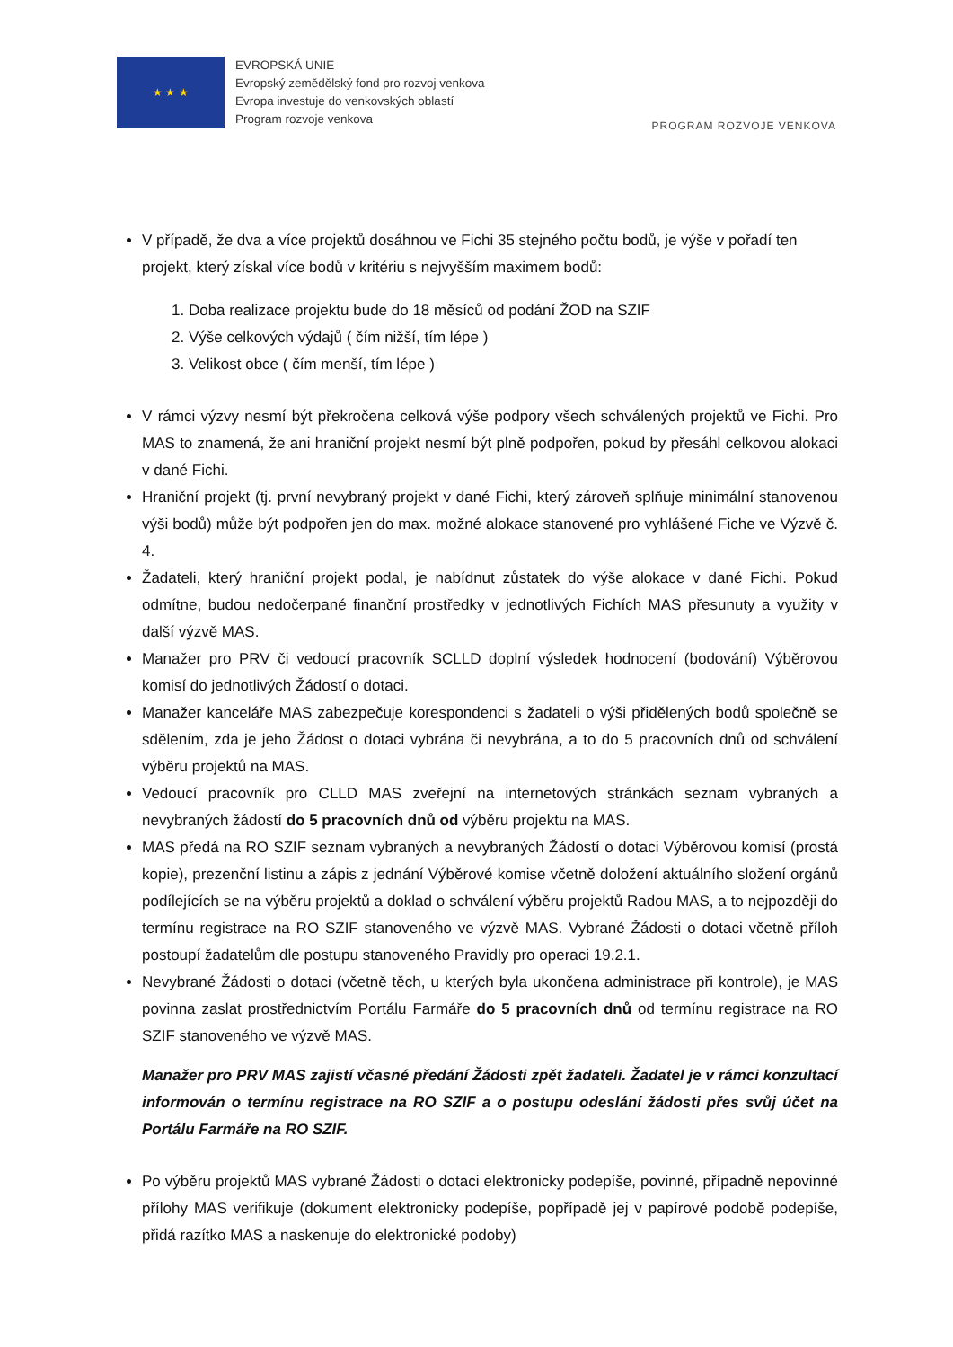★ ★ ★
EVROPSKÁ UNIE
Evropský zemědělský fond pro rozvoj venkova
Evropa investuje do venkovských oblastí
Program rozvoje venkova
PROGRAM ROZVOJE VENKOVA
V případě, že dva a více projektů dosáhnou ve Fichi 35 stejného počtu bodů, je výše v pořadí ten projekt, který získal více bodů v kritériu s nejvyšším maximem bodů:
1. Doba realizace projektu bude do 18 měsíců od podání ŽOD na SZIF
2. Výše celkových výdajů ( čím nižší, tím lépe )
3. Velikost obce ( čím menší, tím lépe )
V rámci výzvy nesmí být překročena celková výše podpory všech schválených projektů ve Fichi. Pro MAS to znamená, že ani hraniční projekt nesmí být plně podpořen, pokud by přesáhl celkovou alokaci v dané Fichi.
Hraniční projekt (tj. první nevybraný projekt v dané Fichi, který zároveň splňuje minimální stanovenou výši bodů) může být podpořen jen do max. možné alokace stanovené pro vyhlášené Fiche ve Výzvě č. 4.
Žadateli, který hraniční projekt podal, je nabídnut zůstatek do výše alokace v dané Fichi. Pokud odmítne, budou nedočerpané finanční prostředky v jednotlivých Fichích MAS přesunuty a využity v další výzvě MAS.
Manažer pro PRV či vedoucí pracovník SCLLD doplní výsledek hodnocení (bodování) Výběrovou komisí do jednotlivých Žádostí o dotaci.
Manažer kanceláře MAS zabezpečuje korespondenci s žadateli o výši přidělených bodů společně se sdělením, zda je jeho Žádost o dotaci vybrána či nevybrána, a to do 5 pracovních dnů od schválení výběru projektů na MAS.
Vedoucí pracovník pro CLLD MAS zveřejní na internetových stránkách seznam vybraných a nevybraných žádostí do 5 pracovních dnů od výběru projektu na MAS.
MAS předá na RO SZIF seznam vybraných a nevybraných Žádostí o dotaci Výběrovou komisí (prostá kopie), prezenční listinu a zápis z jednání Výběrové komise včetně doložení aktuálního složení orgánů podílejících se na výběru projektů a doklad o schválení výběru projektů Radou MAS, a to nejpozději do termínu registrace na RO SZIF stanoveného ve výzvě MAS. Vybrané Žádosti o dotaci včetně příloh postoupí žadatelům dle postupu stanoveného Pravidly pro operaci 19.2.1.
Nevybrané Žádosti o dotaci (včetně těch, u kterých byla ukončena administrace při kontrole), je MAS povinna zaslat prostřednictvím Portálu Farmáře do 5 pracovních dnů od termínu registrace na RO SZIF stanoveného ve výzvě MAS.
Manažer pro PRV MAS zajistí včasné předání Žádosti zpět žadateli. Žadatel je v rámci konzultací informován o termínu registrace na RO SZIF a o postupu odeslání žádosti přes svůj účet na Portálu Farmáře na RO SZIF.
Po výběru projektů MAS vybrané Žádosti o dotaci elektronicky podepíše, povinné, případně nepovinné přílohy MAS verifikuje (dokument elektronicky podepíše, popřípadě jej v papírové podobě podepíše, přidá razítko MAS a naskenuje do elektronické podoby)